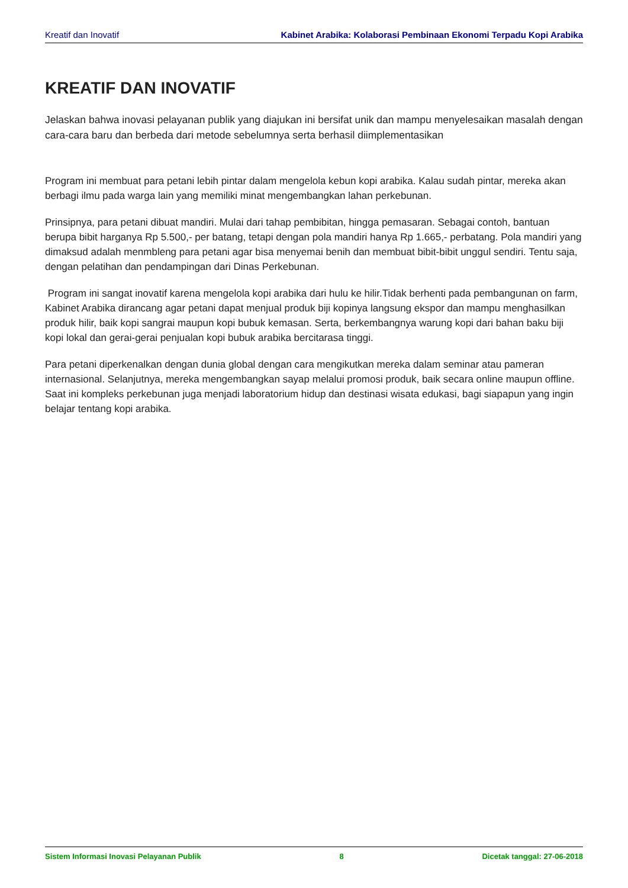Kreatif dan Inovatif Kabinet Arabika: Kolaborasi Pembinaan Ekonomi Terpadu Kopi Arabika
KREATIF DAN INOVATIF
Jelaskan bahwa inovasi pelayanan publik yang diajukan ini bersifat unik dan mampu menyelesaikan masalah dengan cara-cara baru dan berbeda dari metode sebelumnya serta berhasil diimplementasikan
Program ini membuat para petani lebih pintar dalam mengelola kebun kopi arabika. Kalau sudah pintar, mereka akan berbagi ilmu pada warga lain yang memiliki minat mengembangkan lahan perkebunan.
Prinsipnya, para petani dibuat mandiri. Mulai dari tahap pembibitan, hingga pemasaran. Sebagai contoh, bantuan berupa bibit harganya Rp 5.500,- per batang, tetapi dengan pola mandiri hanya Rp 1.665,- perbatang. Pola mandiri yang dimaksud adalah menmbleng para petani agar bisa menyemai benih dan membuat bibit-bibit unggul sendiri. Tentu saja, dengan pelatihan dan pendampingan dari Dinas Perkebunan.
Program ini sangat inovatif karena mengelola kopi arabika dari hulu ke hilir.Tidak berhenti pada pembangunan on farm, Kabinet Arabika dirancang agar petani dapat menjual produk biji kopinya langsung ekspor dan mampu menghasilkan produk hilir, baik kopi sangrai maupun kopi bubuk kemasan. Serta, berkembangnya warung kopi dari bahan baku biji kopi lokal dan gerai-gerai penjualan kopi bubuk arabika bercitarasa tinggi.
Para petani diperkenalkan dengan dunia global dengan cara mengikutkan mereka dalam seminar atau pameran internasional. Selanjutnya, mereka mengembangkan sayap melalui promosi produk, baik secara online maupun offline. Saat ini kompleks perkebunan juga menjadi laboratorium hidup dan destinasi wisata edukasi, bagi siapapun yang ingin belajar tentang kopi arabika.
Sistem Informasi Inovasi Pelayanan Publik 8 Dicetak tanggal: 27-06-2018